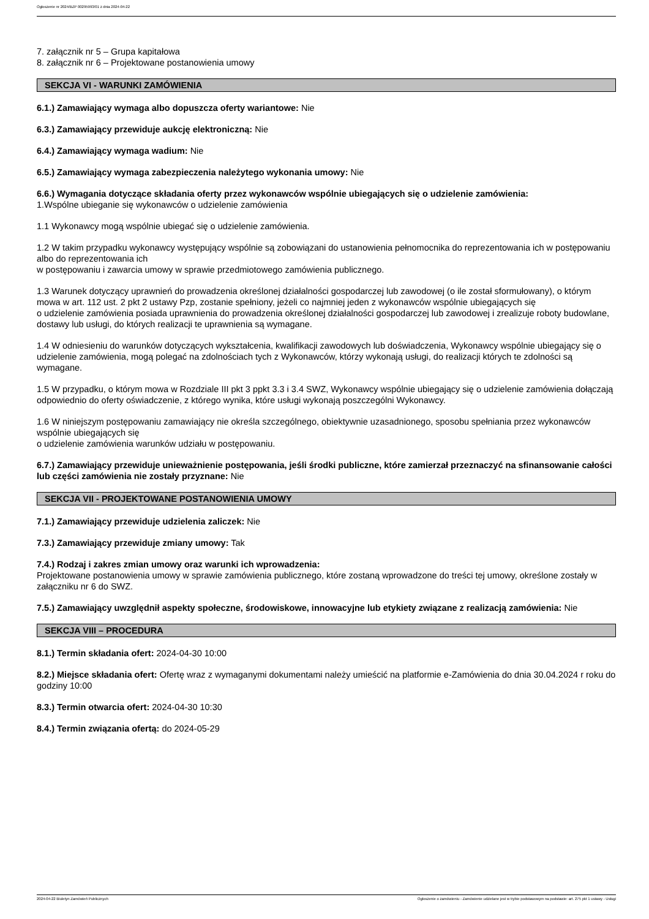Ogłoszenie nr 2024/BZP 00295993/01 z dnia 2024-04-22
7. załącznik nr 5 – Grupa kapitałowa
8. załącznik nr 6 – Projektowane postanowienia umowy
SEKCJA VI - WARUNKI ZAMÓWIENIA
6.1.) Zamawiający wymaga albo dopuszcza oferty wariantowe: Nie
6.3.) Zamawiający przewiduje aukcję elektroniczną: Nie
6.4.) Zamawiający wymaga wadium: Nie
6.5.) Zamawiający wymaga zabezpieczenia należytego wykonania umowy: Nie
6.6.) Wymagania dotyczące składania oferty przez wykonawców wspólnie ubiegających się o udzielenie zamówienia:
1.Wspólne ubieganie się wykonawców o udzielenie zamówienia
1.1 Wykonawcy mogą wspólnie ubiegać się o udzielenie zamówienia.
1.2 W takim przypadku wykonawcy występujący wspólnie są zobowiązani do ustanowienia pełnomocnika do reprezentowania ich w postępowaniu albo do reprezentowania ich
w postępowaniu i zawarcia umowy w sprawie przedmiotowego zamówienia publicznego.
1.3 Warunek dotyczący uprawnień do prowadzenia określonej działalności gospodarczej lub zawodowej (o ile został sformułowany), o którym mowa w art. 112 ust. 2 pkt 2 ustawy Pzp, zostanie spełniony, jeżeli co najmniej jeden z wykonawców wspólnie ubiegających się
o udzielenie zamówienia posiada uprawnienia do prowadzenia określonej działalności gospodarczej lub zawodowej i zrealizuje roboty budowlane, dostawy lub usługi, do których realizacji te uprawnienia są wymagane.
1.4 W odniesieniu do warunków dotyczących wykształcenia, kwalifikacji zawodowych lub doświadczenia, Wykonawcy wspólnie ubiegający się o udzielenie zamówienia, mogą polegać na zdolnościach tych z Wykonawców, którzy wykonają usługi, do realizacji których te zdolności są wymagane.
1.5 W przypadku, o którym mowa w Rozdziale III pkt 3 ppkt 3.3 i 3.4 SWZ, Wykonawcy wspólnie ubiegający się o udzielenie zamówienia dołączają odpowiednio do oferty oświadczenie, z którego wynika, które usługi wykonają poszczególni Wykonawcy.
1.6 W niniejszym postępowaniu zamawiający nie określa szczególnego, obiektywnie uzasadnionego, sposobu spełniania przez wykonawców wspólnie ubiegających się
o udzielenie zamówienia warunków udziału w postępowaniu.
6.7.) Zamawiający przewiduje unieważnienie postępowania, jeśli środki publiczne, które zamierzał przeznaczyć na sfinansowanie całości lub części zamówienia nie zostały przyznane: Nie
SEKCJA VII - PROJEKTOWANE POSTANOWIENIA UMOWY
7.1.) Zamawiający przewiduje udzielenia zaliczek: Nie
7.3.) Zamawiający przewiduje zmiany umowy: Tak
7.4.) Rodzaj i zakres zmian umowy oraz warunki ich wprowadzenia:
Projektowane postanowienia umowy w sprawie zamówienia publicznego, które zostaną wprowadzone do treści tej umowy, określone zostały w załączniku nr 6 do SWZ.
7.5.) Zamawiający uwzględnił aspekty społeczne, środowiskowe, innowacyjne lub etykiety związane z realizacją zamówienia: Nie
SEKCJA VIII – PROCEDURA
8.1.) Termin składania ofert: 2024-04-30 10:00
8.2.) Miejsce składania ofert: Ofertę wraz z wymaganymi dokumentami należy umieścić na platformie e-Zamówienia do dnia 30.04.2024 r roku do godziny 10:00
8.3.) Termin otwarcia ofert: 2024-04-30 10:30
8.4.) Termin związania ofertą: do 2024-05-29
2024-04-22 Biuletyn Zamówień Publicznych Ogłoszenie o zamówieniu - Zamówienie udzielane jest w trybie podstawowym na podstawie: art. 275 pkt 1 ustawy - Usługi